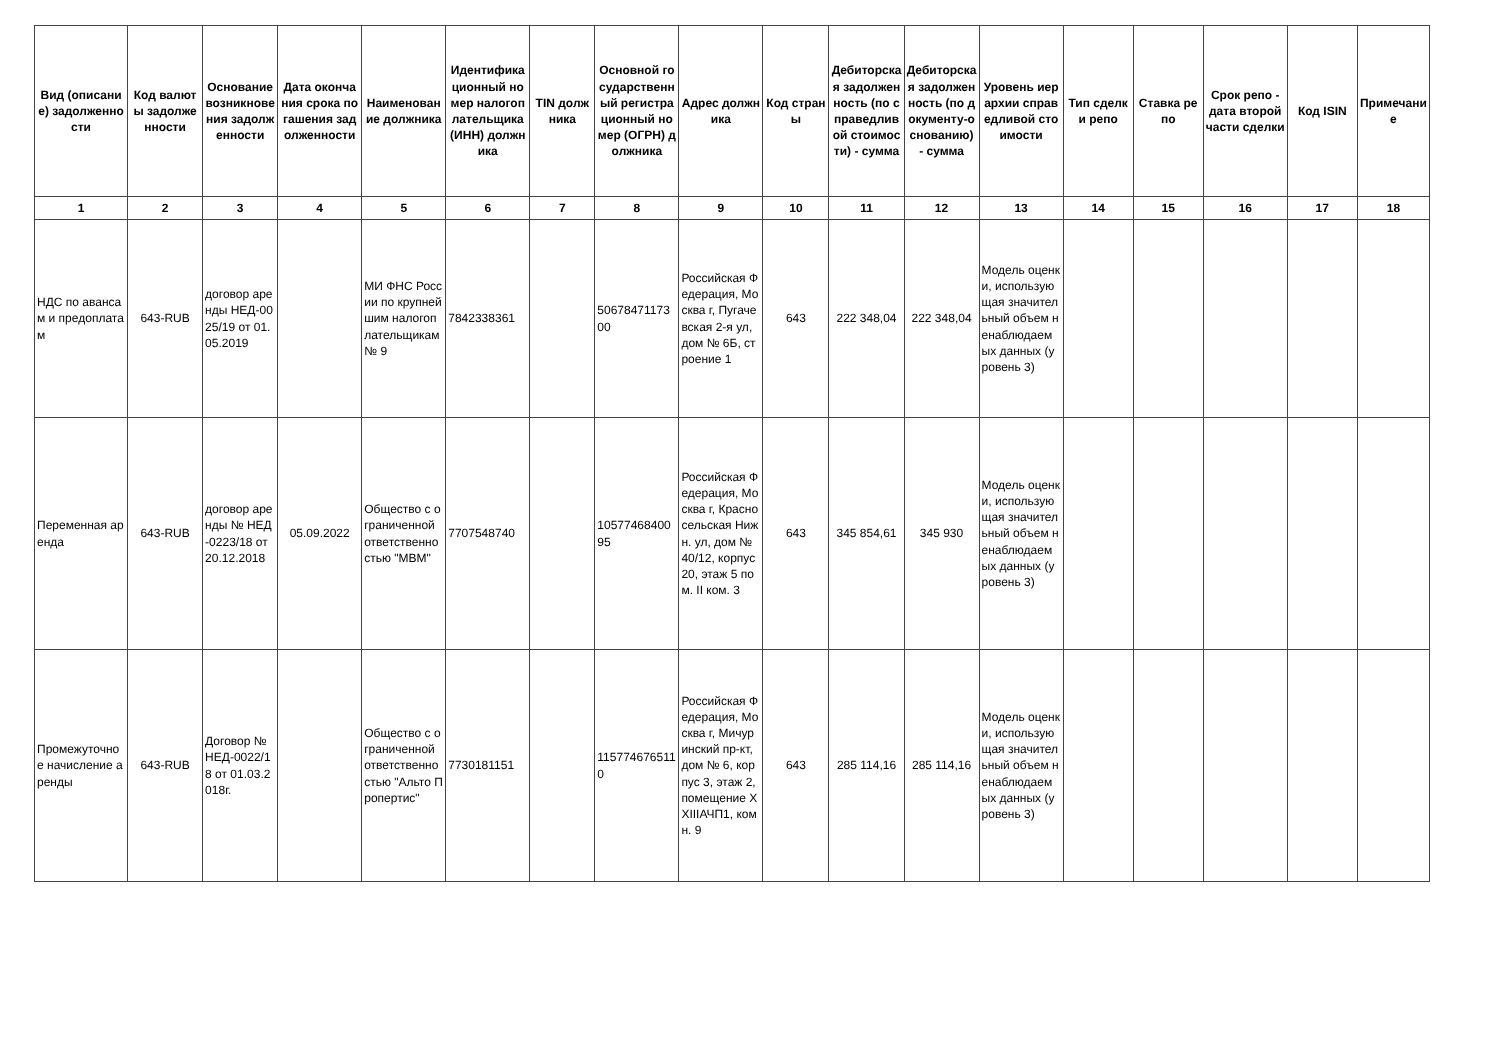| Вид (описание) задолженности | Код валюты задолженности | Основание возникновения задолженности | Дата окончания срока погашения задолженности | Наименование должника | Идентификационный номер налогоплательщика (ИНН) должника | TIN должника | Основной государственный регистрационный номер (ОГРН) должника | Адрес должника | Код страны | Дебиторская задолженность (по справедливой стоимости) - сумма | Дебиторская задолженность (по документу-основанию) - сумма | Уровень иерархии справедливой стоимости | Тип сделки репо | Ставка репо | Срок репо - дата второй части сделки | Код ISIN | Примечание |
| --- | --- | --- | --- | --- | --- | --- | --- | --- | --- | --- | --- | --- | --- | --- | --- | --- | --- |
| 1 | 2 | 3 | 4 | 5 | 6 | 7 | 8 | 9 | 10 | 11 | 12 | 13 | 14 | 15 | 16 | 17 | 18 |
| НДС по авансам и предоплатам | 643-RUB | договор аренды НЕД-0025/19 от 01.05.2019 | | МИ ФНС России по крупнейшим налогоплательщикам № 9 | 7842338361 | | 5067847117300 | Российская Федерация, Москва г, Пугачевская 2-я ул, дом № 6Б, строение 1 | 643 | 222 348,04 | 222 348,04 | Модель оценки, использующая значительный объем ненаблюдаемых данных (уровень 3) | | | | | |
| Переменная аренда | 643-RUB | договор аренды № НЕД-0223/18 от 20.12.2018 | 05.09.2022 | Общество с ограниченной ответственностью "МВМ" | 7707548740 | | 1057746840095 | Российская Федерация, Москва г, Красносельская Нижн. ул, дом № 40/12, корпус 20, этаж 5 пом. II ком. 3 | 643 | 345 854,61 | 345 930 | Модель оценки, использующая значительный объем ненаблюдаемых данных (уровень 3) | | | | | |
| Промежуточное начисление аренды | 643-RUB | Договор № НЕД-0022/18 от 01.03.2018г. | | Общество с ограниченной ответственностью "Альто Пропертис" | 7730181151 | | 1157746765110 | Российская Федерация, Москва г, Мичуринский пр-кт, дом № 6, корпус 3, этаж 2, помещение XXIIIАЧП1, комн. 9 | 643 | 285 114,16 | 285 114,16 | Модель оценки, использующая значительный объем ненаблюдаемых данных (уровень 3) | | | | | |